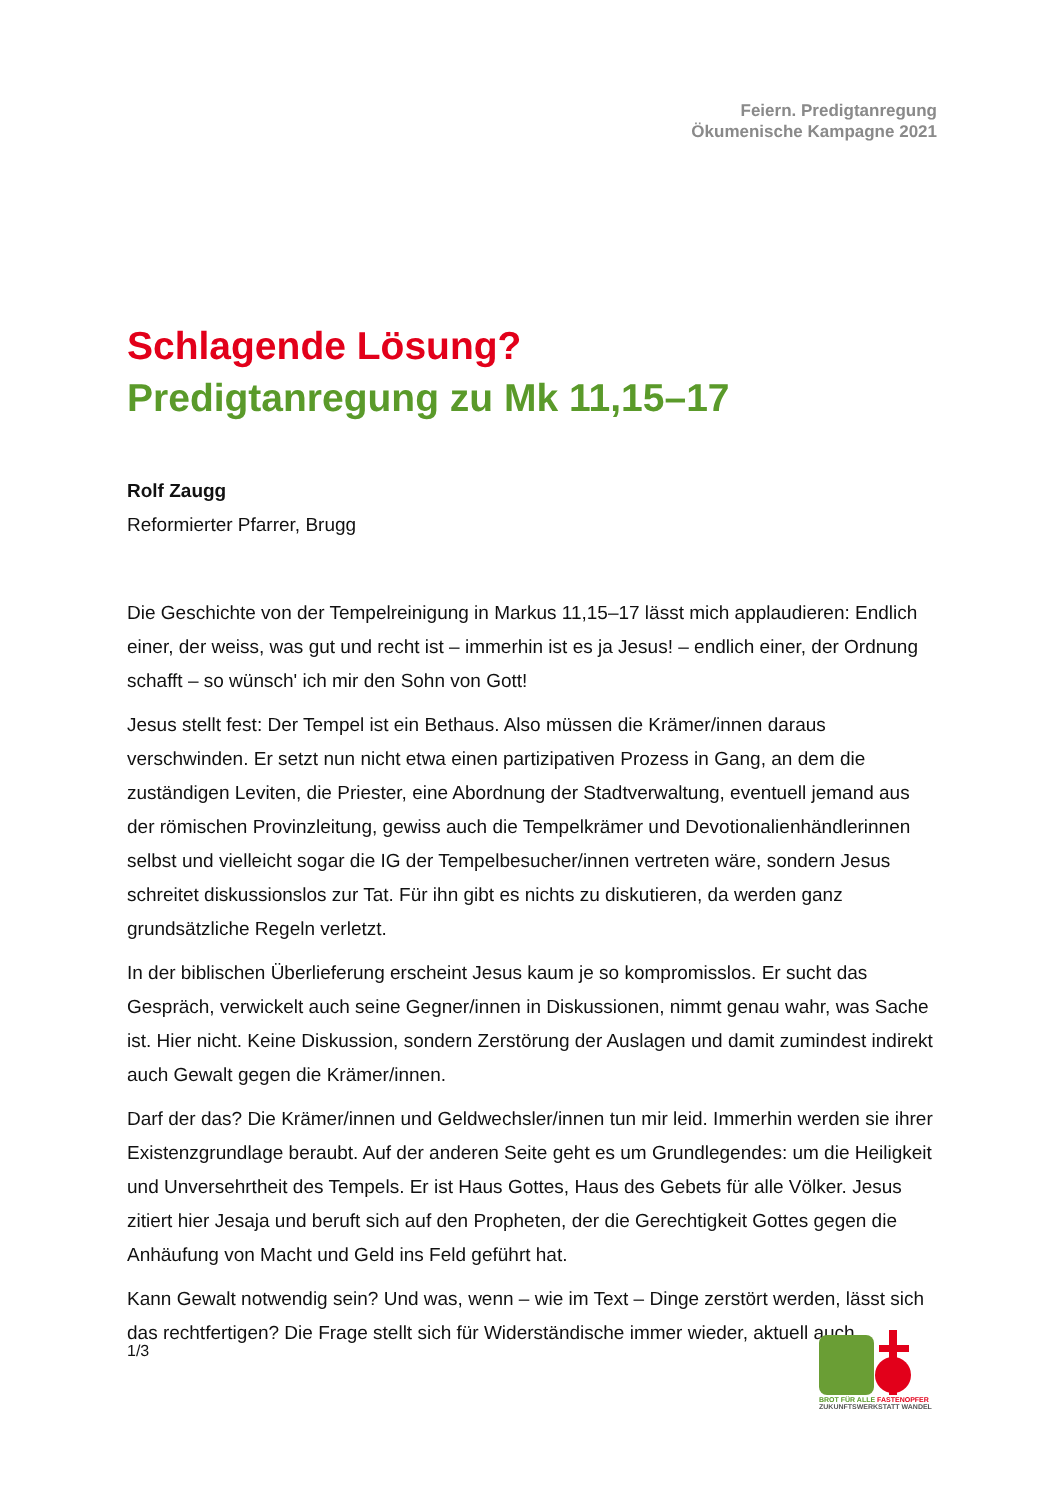Feiern. Predigtanregung
Ökumenische Kampagne 2021
Schlagende Lösung?
Predigtanregung zu Mk 11,15–17
Rolf Zaugg
Reformierter Pfarrer, Brugg
Die Geschichte von der Tempelreinigung in Markus 11,15–17 lässt mich applaudieren: Endlich einer, der weiss, was gut und recht ist – immerhin ist es ja Jesus! – endlich einer, der Ordnung schafft – so wünsch' ich mir den Sohn von Gott!
Jesus stellt fest: Der Tempel ist ein Bethaus. Also müssen die Krämer/innen daraus verschwinden. Er setzt nun nicht etwa einen partizipativen Prozess in Gang, an dem die zuständigen Leviten, die Priester, eine Abordnung der Stadtverwaltung, eventuell jemand aus der römischen Provinzleitung, gewiss auch die Tempelkrämer und Devotionalienhändlerinnen selbst und vielleicht sogar die IG der Tempelbesucher/innen vertreten wäre, sondern Jesus schreitet diskussionslos zur Tat. Für ihn gibt es nichts zu diskutieren, da werden ganz grundsätzliche Regeln verletzt.
In der biblischen Überlieferung erscheint Jesus kaum je so kompromisslos. Er sucht das Gespräch, verwickelt auch seine Gegner/innen in Diskussionen, nimmt genau wahr, was Sache ist. Hier nicht. Keine Diskussion, sondern Zerstörung der Auslagen und damit zumindest indirekt auch Gewalt gegen die Krämer/innen.
Darf der das? Die Krämer/innen und Geldwechsler/innen tun mir leid. Immerhin werden sie ihrer Existenzgrundlage beraubt. Auf der anderen Seite geht es um Grundlegendes: um die Heiligkeit und Unversehrtheit des Tempels. Er ist Haus Gottes, Haus des Gebets für alle Völker. Jesus zitiert hier Jesaja und beruft sich auf den Propheten, der die Gerechtigkeit Gottes gegen die Anhäufung von Macht und Geld ins Feld geführt hat.
Kann Gewalt notwendig sein? Und was, wenn – wie im Text – Dinge zerstört werden, lässt sich das rechtfertigen? Die Frage stellt sich für Widerständische immer wieder, aktuell auch
1/3
BROT FÜR ALLE FASTENOPFER
ZUKUNFTSWERKSTATT WANDEL